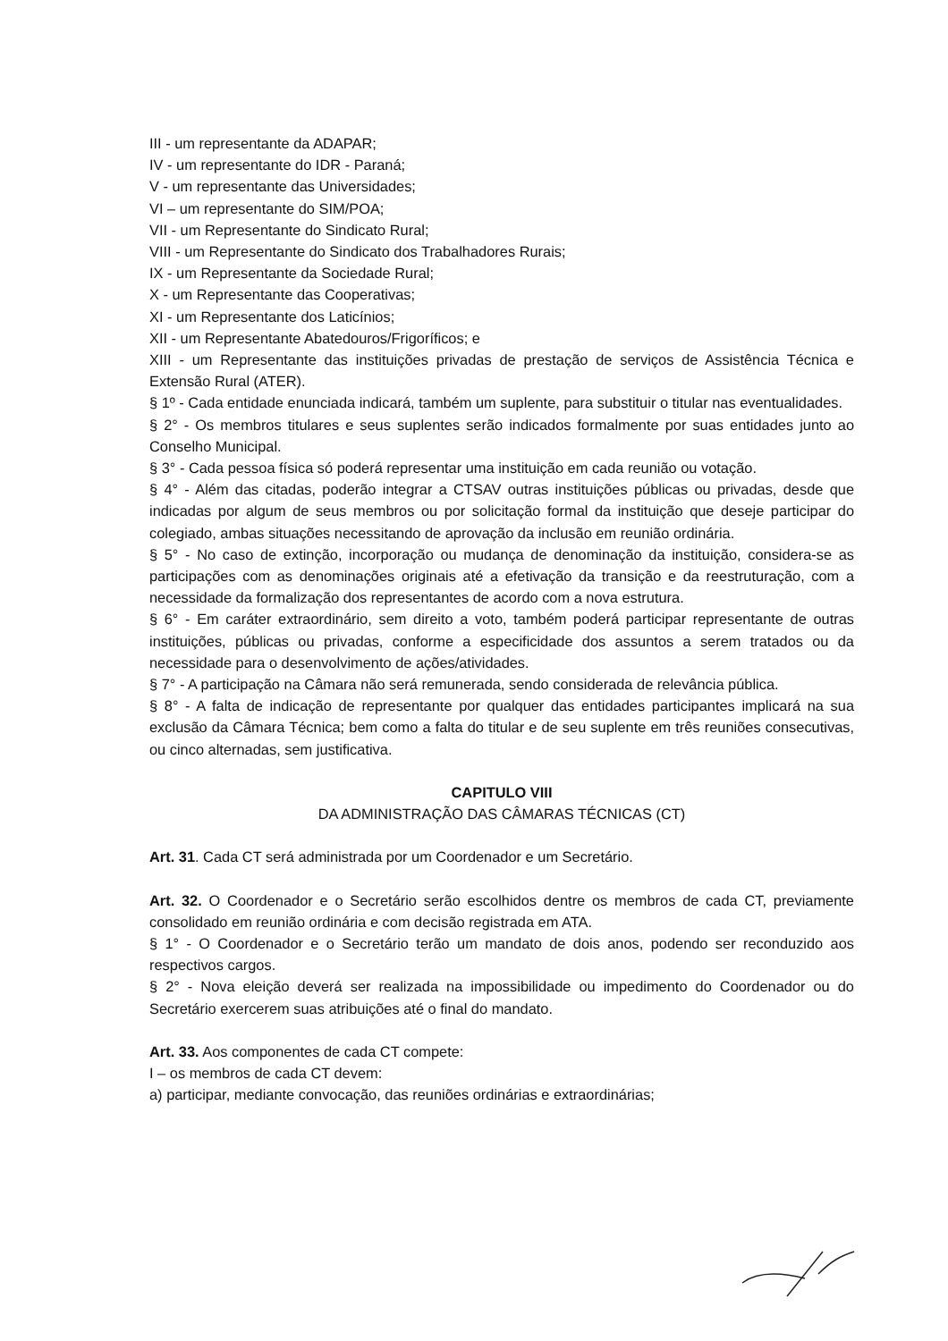III - um representante da ADAPAR;
IV - um representante do IDR - Paraná;
V - um representante das Universidades;
VI – um representante do SIM/POA;
VII - um Representante do Sindicato Rural;
VIII - um Representante do Sindicato dos Trabalhadores Rurais;
IX - um Representante da Sociedade Rural;
X - um Representante das Cooperativas;
XI - um Representante dos Laticínios;
XII - um Representante Abatedouros/Frigoríficos; e
XIII - um Representante das instituições privadas de prestação de serviços de Assistência Técnica e Extensão Rural (ATER).
§ 1º - Cada entidade enunciada indicará, também um suplente, para substituir o titular nas eventualidades.
§ 2° - Os membros titulares e seus suplentes serão indicados formalmente por suas entidades junto ao Conselho Municipal.
§ 3° - Cada pessoa física só poderá representar uma instituição em cada reunião ou votação.
§ 4° - Além das citadas, poderão integrar a CTSAV outras instituições públicas ou privadas, desde que indicadas por algum de seus membros ou por solicitação formal da instituição que deseje participar do colegiado, ambas situações necessitando de aprovação da inclusão em reunião ordinária.
§ 5° - No caso de extinção, incorporação ou mudança de denominação da instituição, considera-se as participações com as denominações originais até a efetivação da transição e da reestruturação, com a necessidade da formalização dos representantes de acordo com a nova estrutura.
§ 6° - Em caráter extraordinário, sem direito a voto, também poderá participar representante de outras instituições, públicas ou privadas, conforme a especificidade dos assuntos a serem tratados ou da necessidade para o desenvolvimento de ações/atividades.
§ 7° - A participação na Câmara não será remunerada, sendo considerada de relevância pública.
§ 8° - A falta de indicação de representante por qualquer das entidades participantes implicará na sua exclusão da Câmara Técnica; bem como a falta do titular e de seu suplente em três reuniões consecutivas, ou cinco alternadas, sem justificativa.
CAPITULO VIII
DA ADMINISTRAÇÃO DAS CÂMARAS TÉCNICAS (CT)
Art. 31. Cada CT será administrada por um Coordenador e um Secretário.
Art. 32. O Coordenador e o Secretário serão escolhidos dentre os membros de cada CT, previamente consolidado em reunião ordinária e com decisão registrada em ATA.
§ 1° - O Coordenador e o Secretário terão um mandato de dois anos, podendo ser reconduzido aos respectivos cargos.
§ 2° - Nova eleição deverá ser realizada na impossibilidade ou impedimento do Coordenador ou do Secretário exercerem suas atribuições até o final do mandato.
Art. 33. Aos componentes de cada CT compete:
I – os membros de cada CT devem:
a) participar, mediante convocação, das reuniões ordinárias e extraordinárias;